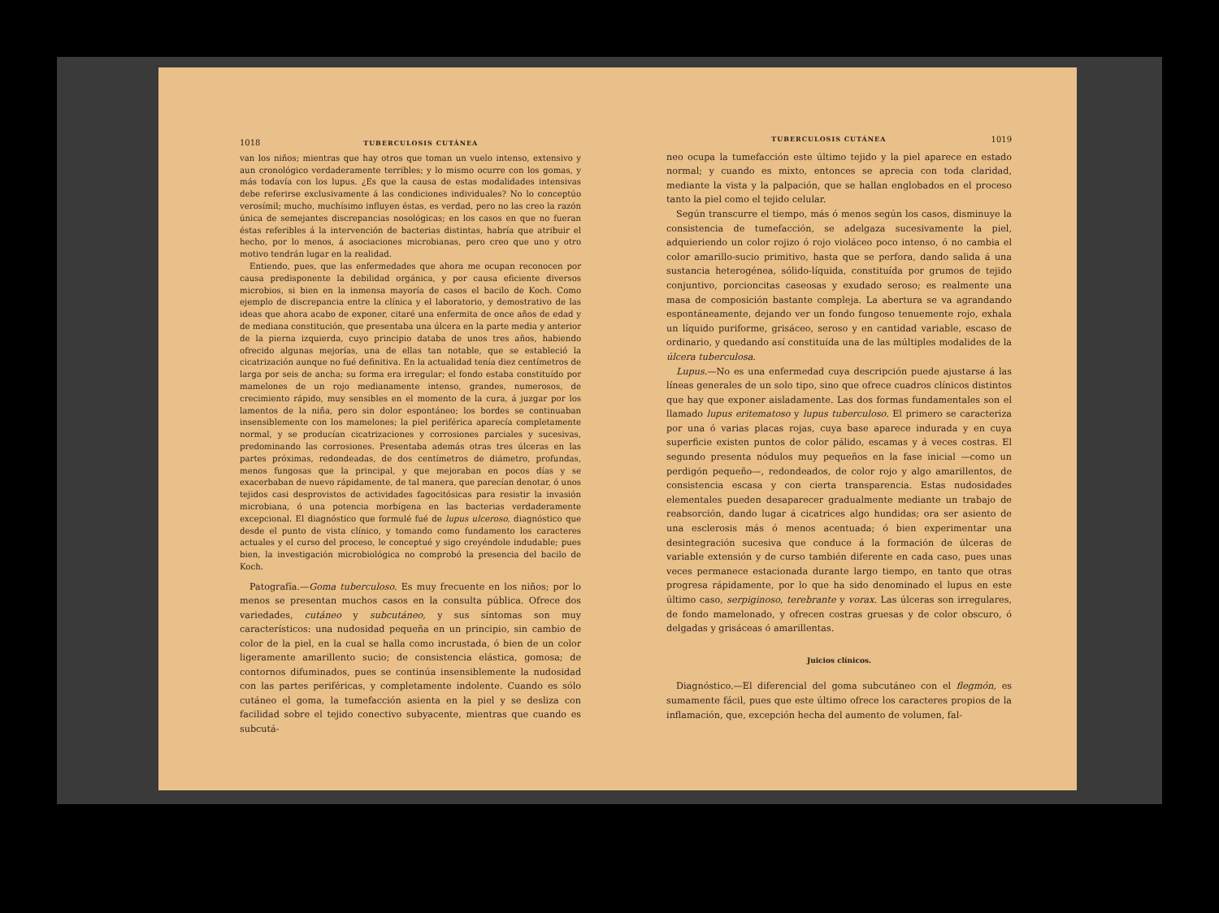1018 TUBERCULOSIS CUTÁNEA
van los niños; mientras que hay otros que toman un vuelo intenso, extensivo y aun cronológico verdaderamente terribles; y lo mismo ocurre con los gomas, y más todavía con los lupus. ¿Es que la causa de estas modalidades intensivas debe referirse exclusivamente á las condiciones individuales? No lo conceptúo verosímil; mucho, muchísimo influyen éstas, es verdad, pero no las creo la razón única de semejantes discrepancias nosológicas; en los casos en que no fueran éstas referibles á la intervención de bacterias distintas, habría que atribuir el hecho, por lo menos, á asociaciones microbianas, pero creo que uno y otro motivo tendrán lugar en la realidad.
Entiendo, pues, que las enfermedades que ahora me ocupan reconocen por causa predisponente la debilidad orgánica, y por causa eficiente diversos microbios, si bien en la inmensa mayoría de casos el bacilo de Koch. Como ejemplo de discrepancia entre la clínica y el laboratorio, y demostrativo de las ideas que ahora acabo de exponer, citaré una enfermita de once años de edad y de mediana constitución, que presentaba una úlcera en la parte media y anterior de la pierna izquierda, cuyo principio databa de unos tres años, habiendo ofrecido algunas mejorías, una de ellas tan notable, que se estableció la cicatrización aunque no fué definitiva. En la actualidad tenía diez centímetros de larga por seis de ancha; su forma era irregular; el fondo estaba constituído por mamelones de un rojo medianamente intenso, grandes, numerosos, de crecimiento rápido, muy sensibles en el momento de la cura, á juzgar por los lamentos de la niña, pero sin dolor espontáneo; los bordes se continuaban insensiblemente con los mamelones; la piel periférica aparecía completamente normal, y se producían cicatrizaciones y corrosiones parciales y sucesivas, predominando las corrosiones. Presentaba además otras tres úlceras en las partes próximas, redondeadas, de dos centímetros de diámetro, profundas, menos fungosas que la principal, y que mejoraban en pocos días y se exacerbaban de nuevo rápidamente, de tal manera, que parecían denotar, ó unos tejidos casi desprovistos de actividades fagocitósicas para resistir la invasión microbiana, ó una potencia morbígena en las bacterias verdaderamente excepcional. El diagnóstico que formulé fué de lupus ulceroso, diagnóstico que desde el punto de vista clínico, y tomando como fundamento los caracteres actuales y el curso del proceso, le conceptué y sigo creyéndole indudable; pues bien, la investigación microbiológica no comprobó la presencia del bacilo de Koch.
Patografía.—Goma tuberculoso. Es muy frecuente en los niños; por lo menos se presentan muchos casos en la consulta pública. Ofrece dos variedades, cutáneo y subcutáneo, y sus síntomas son muy característicos: una nudosidad pequeña en un principio, sin cambio de color de la piel, en la cual se halla como incrustada, ó bien de un color ligeramente amarillento sucio; de consistencia elástica, gomosa; de contornos difuminados, pues se continúa insensiblemente la nudosidad con las partes periféricas, y completamente indolente. Cuando es sólo cutáneo el goma, la tumefacción asienta en la piel y se desliza con facilidad sobre el tejido conectivo subyacente, mientras que cuando es subcutá-
TUBERCULOSIS CUTÁNEA 1019
neo ocupa la tumefacción este último tejido y la piel aparece en estado normal; y cuando es mixto, entonces se aprecia con toda claridad, mediante la vista y la palpación, que se hallan englobados en el proceso tanto la piel como el tejido celular.
Según transcurre el tiempo, más ó menos según los casos, disminuye la consistencia de tumefacción, se adelgaza sucesivamente la piel, adquieriendo un color rojizo ó rojo violáceo poco intenso, ó no cambia el color amarillo-sucio primitivo, hasta que se perfora, dando salida á una sustancia heterogénea, sólido-líquida, constituída por grumos de tejido conjuntivo, porcioncitas caseosas y exudado seroso; es realmente una masa de composición bastante compleja. La abertura se va agrandando espontáneamente, dejando ver un fondo fungoso tenuemente rojo, exhala un líquido puriforme, grisáceo, seroso y en cantidad variable, escaso de ordinario, y quedando así constituída una de las múltiples modalides de la úlcera tuberculosa.
Lupus.—No es una enfermedad cuya descripción puede ajustarse á las líneas generales de un solo tipo, sino que ofrece cuadros clínicos distintos que hay que exponer aisladamente. Las dos formas fundamentales son el llamado lupus eritematoso y lupus tuberculoso. El primero se caracteriza por una ó varias placas rojas, cuya base aparece indurada y en cuya superficie existen puntos de color pálido, escamas y á veces costras. El segundo presenta nódulos muy pequeños en la fase inicial —como un perdigón pequeño—, redondeados, de color rojo y algo amarillentos, de consistencia escasa y con cierta transparencia. Estas nudosidades elementales pueden desaparecer gradualmente mediante un trabajo de reabsorción, dando lugar á cicatrices algo hundidas; ora ser asiento de una esclerosis más ó menos acentuada; ó bien experimentar una desintegración sucesiva que conduce á la formación de úlceras de variable extensión y de curso también diferente en cada caso, pues unas veces permanece estacionada durante largo tiempo, en tanto que otras progresa rápidamente, por lo que ha sido denominado el lupus en este último caso, serpiginoso, terebrante y vorax. Las úlceras son irregulares, de fondo mamelonado, y ofrecen costras gruesas y de color obscuro, ó delgadas y grisáceas ó amarillentas.
Juicios clínicos.
Diagnóstico.—El diferencial del goma subcutáneo con el flegmón, es sumamente fácil, pues que este último ofrece los caracteres propios de la inflamación, que, excepción hecha del aumento de volumen, fal-